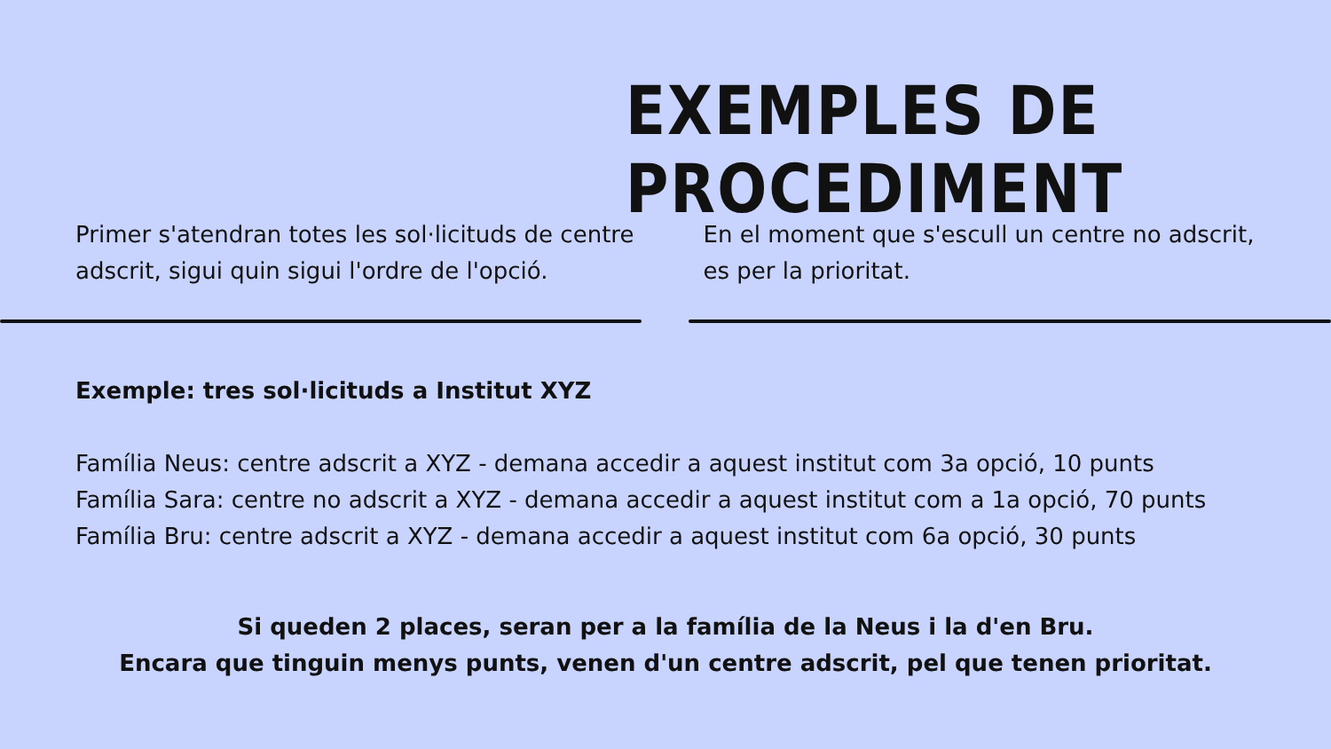EXEMPLES DE PROCEDIMENT
Primer s'atendran totes les sol·licituds de centre adscrit, sigui quin sigui l'ordre de l'opció.
En el moment que s'escull un centre no adscrit, es per la prioritat.
Exemple: tres sol·licituds a Institut XYZ
Família Neus: centre adscrit a XYZ - demana accedir a aquest institut com 3a opció, 10 punts
Família Sara: centre no adscrit a XYZ - demana accedir a aquest institut com a 1a opció, 70 punts
Família Bru: centre adscrit a XYZ - demana accedir a aquest institut com 6a opció, 30 punts
Si queden 2 places, seran per a la família de la Neus i la d'en Bru.
Encara que tinguin menys punts, venen d'un centre adscrit, pel que tenen prioritat.